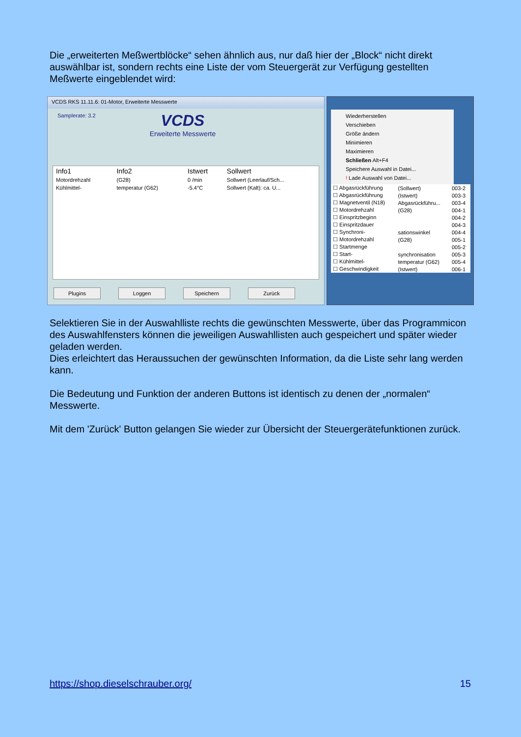Die „erweiterten Meßwertblöcke“ sehen ähnlich aus, nur daß hier der „Block“ nicht direkt auswählbar ist, sondern rechts eine Liste der vom Steuergerät zur Verfügung gestellten Meßwerte eingeblendet wird:
VCDS RKS 11.11.6: 01-Motor, Erweiterte Messwerte
Samplerate: 3.2
VCDS
Erweiterte Messwerte
| Info1 | Info2 | Istwert | Sollwert |
| --- | --- | --- | --- |
| Motordrehzahl | (G28) | 0 /min | Sollwert (Leerlauf/Sch... |
| Kühlmittel- | temperatur (G62) | -5.4°C | Sollwert (Kalt): ca. U... |
Plugins Loggen Speichern Zurück
Wiederherstellen
Verschieben
Größe ändern
Minimieren
Maximieren
Schließen Alt+F4
Speichere Auswahl in Datei...
! Lade Auswahl von Datei...
| ☐ Abgasrückführung | (Sollwert) | 003-2 |
| ☐ Abgasrückführung | (Istwert) | 003-3 |
| ☐ Magnetventil (N18) | Abgasrückführu... | 003-4 |
| ☐ Motordrehzahl | (G28) | 004-1 |
| ☐ Einspritzbeginn | | 004-2 |
| ☐ Einspritzdauer | | 004-3 |
| ☐ Synchroni- | sationswinkel | 004-4 |
| ☐ Motordrehzahl | (G28) | 005-1 |
| ☐ Startmenge | | 005-2 |
| ☐ Start- | synchronisation | 005-3 |
| ☐ Kühlmittel- | temperatur (G62) | 005-4 |
| ☐ Geschwindigkeit | (Istwert) | 006-1 |
Selektieren Sie in der Auswahlliste rechts die gewünschten Messwerte, über das Programmicon des Auswahlfensters können die jeweiligen Auswahllisten auch gespeichert und später wieder geladen werden.
Dies erleichtert das Heraussuchen der gewünschten Information, da die Liste sehr lang werden kann.
Die Bedeutung und Funktion der anderen Buttons ist identisch zu denen der „normalen“ Messwerte.
Mit dem 'Zurück' Button gelangen Sie wieder zur Übersicht der Steuergerätefunktionen zurück.
https://shop.dieselschrauber.org/ 15